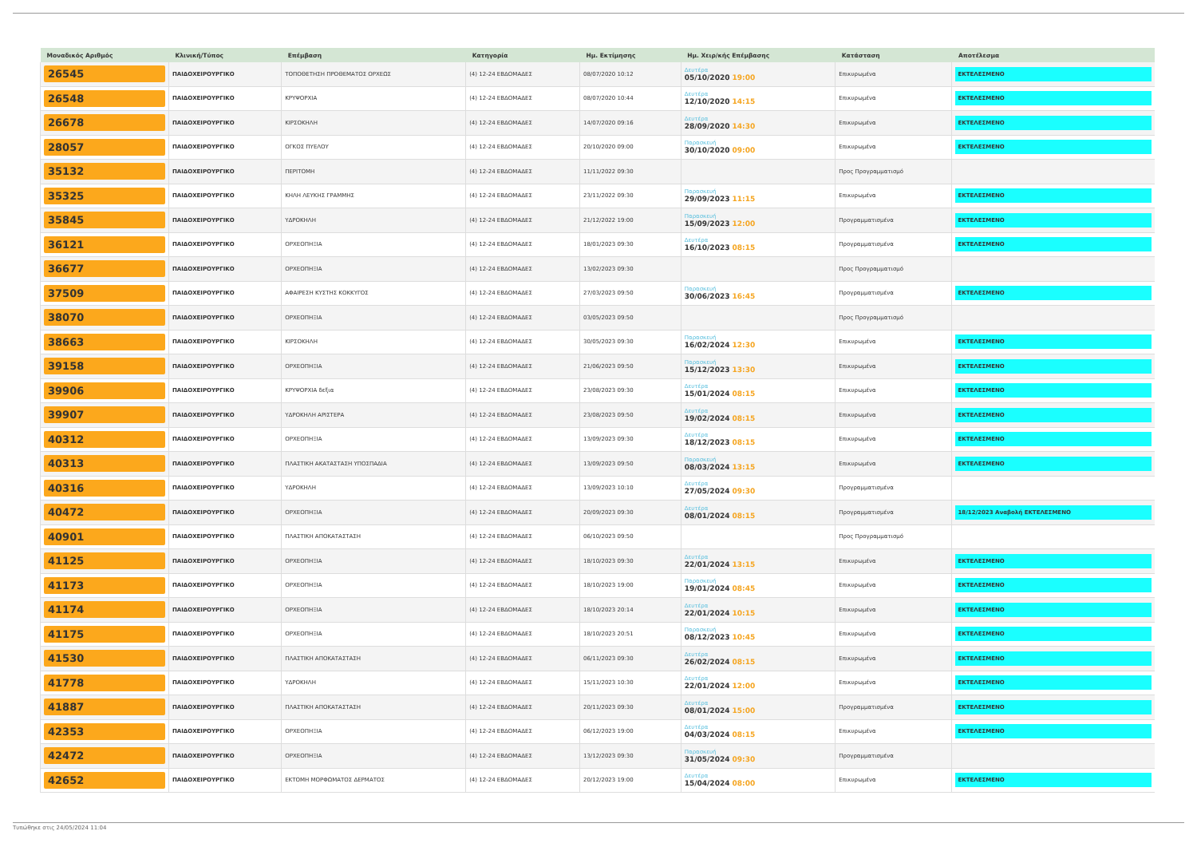| Μοναδικός Αριθμός | Κλινική/Τύπος | Επέμβαση | Κατηγορία | Ημ. Εκτίμησης | Ημ. Χειρ/κής Επέμβασης | Κατάσταση | Αποτέλεσμα |
| --- | --- | --- | --- | --- | --- | --- | --- |
| 26545 | ΠΑΙΔΟΧΕΙΡΟΥΡΓΙΚΟ | ΤΟΠΟΘΕΤΗΣΗ ΠΡΟΘΕΜΑΤΟΣ ΟΡΧΕΩΣ | (4) 12-24 ΕΒΔΟΜΑΔΕΣ | 08/07/2020 10:12 | Δευτέρα 05/10/2020 19:00 | Επικυρωμένα | ΕΚΤΕΛΕΣΜΕΝΟ |
| 26548 | ΠΑΙΔΟΧΕΙΡΟΥΡΓΙΚΟ | ΚΡΥΨΟΡΧΙΑ | (4) 12-24 ΕΒΔΟΜΑΔΕΣ | 08/07/2020 10:44 | Δευτέρα 12/10/2020 14:15 | Επικυρωμένα | ΕΚΤΕΛΕΣΜΕΝΟ |
| 26678 | ΠΑΙΔΟΧΕΙΡΟΥΡΓΙΚΟ | ΚΙΡΣΟΚΗΛΗ | (4) 12-24 ΕΒΔΟΜΑΔΕΣ | 14/07/2020 09:16 | Δευτέρα 28/09/2020 14:30 | Επικυρωμένα | ΕΚΤΕΛΕΣΜΕΝΟ |
| 28057 | ΠΑΙΔΟΧΕΙΡΟΥΡΓΙΚΟ | ΟΓΚΟΣ ΠΥΕΛΟΥ | (4) 12-24 ΕΒΔΟΜΑΔΕΣ | 20/10/2020 09:00 | Παρασκευή 30/10/2020 09:00 | Επικυρωμένα | ΕΚΤΕΛΕΣΜΕΝΟ |
| 35132 | ΠΑΙΔΟΧΕΙΡΟΥΡΓΙΚΟ | ΠΕΡΙΤΟΜΗ | (4) 12-24 ΕΒΔΟΜΑΔΕΣ | 11/11/2022 09:30 | | Προς Προγραμματισμό | |
| 35325 | ΠΑΙΔΟΧΕΙΡΟΥΡΓΙΚΟ | ΚΗΛΗ ΛΕΥΚΗΣ ΓΡΑΜΜΗΣ | (4) 12-24 ΕΒΔΟΜΑΔΕΣ | 23/11/2022 09:30 | Παρασκευή 29/09/2023 11:15 | Επικυρωμένα | ΕΚΤΕΛΕΣΜΕΝΟ |
| 35845 | ΠΑΙΔΟΧΕΙΡΟΥΡΓΙΚΟ | ΥΔΡΟΚΗΛΗ | (4) 12-24 ΕΒΔΟΜΑΔΕΣ | 21/12/2022 19:00 | Παρασκευή 15/09/2023 12:00 | Προγραμματισμένα | ΕΚΤΕΛΕΣΜΕΝΟ |
| 36121 | ΠΑΙΔΟΧΕΙΡΟΥΡΓΙΚΟ | ΟΡΧΕΟΠΗΞΙΑ | (4) 12-24 ΕΒΔΟΜΑΔΕΣ | 18/01/2023 09:30 | Δευτέρα 16/10/2023 08:15 | Προγραμματισμένα | ΕΚΤΕΛΕΣΜΕΝΟ |
| 36677 | ΠΑΙΔΟΧΕΙΡΟΥΡΓΙΚΟ | ΟΡΧΕΟΠΗΞΙΑ | (4) 12-24 ΕΒΔΟΜΑΔΕΣ | 13/02/2023 09:30 | | Προς Προγραμματισμό | |
| 37509 | ΠΑΙΔΟΧΕΙΡΟΥΡΓΙΚΟ | ΑΦΑΙΡΕΣΗ ΚΥΣΤΗΣ ΚΟΚΚΥΓΟΣ | (4) 12-24 ΕΒΔΟΜΑΔΕΣ | 27/03/2023 09:50 | Παρασκευή 30/06/2023 16:45 | Προγραμματισμένα | ΕΚΤΕΛΕΣΜΕΝΟ |
| 38070 | ΠΑΙΔΟΧΕΙΡΟΥΡΓΙΚΟ | ΟΡΧΕΟΠΗΞΙΑ | (4) 12-24 ΕΒΔΟΜΑΔΕΣ | 03/05/2023 09:50 | | Προς Προγραμματισμό | |
| 38663 | ΠΑΙΔΟΧΕΙΡΟΥΡΓΙΚΟ | ΚΙΡΣΟΚΗΛΗ | (4) 12-24 ΕΒΔΟΜΑΔΕΣ | 30/05/2023 09:30 | Παρασκευή 16/02/2024 12:30 | Επικυρωμένα | ΕΚΤΕΛΕΣΜΕΝΟ |
| 39158 | ΠΑΙΔΟΧΕΙΡΟΥΡΓΙΚΟ | ΟΡΧΕΟΠΗΞΙΑ | (4) 12-24 ΕΒΔΟΜΑΔΕΣ | 21/06/2023 09:50 | Παρασκευή 15/12/2023 13:30 | Επικυρωμένα | ΕΚΤΕΛΕΣΜΕΝΟ |
| 39906 | ΠΑΙΔΟΧΕΙΡΟΥΡΓΙΚΟ | ΚΡΥΨΟΡΧΙΑ δεξια | (4) 12-24 ΕΒΔΟΜΑΔΕΣ | 23/08/2023 09:30 | Δευτέρα 15/01/2024 08:15 | Επικυρωμένα | ΕΚΤΕΛΕΣΜΕΝΟ |
| 39907 | ΠΑΙΔΟΧΕΙΡΟΥΡΓΙΚΟ | ΥΔΡΟΚΗΛΗ ΑΡΙΣΤΕΡΑ | (4) 12-24 ΕΒΔΟΜΑΔΕΣ | 23/08/2023 09:50 | Δευτέρα 19/02/2024 08:15 | Επικυρωμένα | ΕΚΤΕΛΕΣΜΕΝΟ |
| 40312 | ΠΑΙΔΟΧΕΙΡΟΥΡΓΙΚΟ | ΟΡΧΕΟΠΗΞΙΑ | (4) 12-24 ΕΒΔΟΜΑΔΕΣ | 13/09/2023 09:30 | Δευτέρα 18/12/2023 08:15 | Επικυρωμένα | ΕΚΤΕΛΕΣΜΕΝΟ |
| 40313 | ΠΑΙΔΟΧΕΙΡΟΥΡΓΙΚΟ | ΠΛΑΣΤΙΚΗ ΑΚΑΤΑΣΤΑΣΗ ΥΠΟΣΠΑΔΙΑ | (4) 12-24 ΕΒΔΟΜΑΔΕΣ | 13/09/2023 09:50 | Παρασκευή 08/03/2024 13:15 | Επικυρωμένα | ΕΚΤΕΛΕΣΜΕΝΟ |
| 40316 | ΠΑΙΔΟΧΕΙΡΟΥΡΓΙΚΟ | ΥΔΡΟΚΗΛΗ | (4) 12-24 ΕΒΔΟΜΑΔΕΣ | 13/09/2023 10:10 | Δευτέρα 27/05/2024 09:30 | Προγραμματισμένα | |
| 40472 | ΠΑΙΔΟΧΕΙΡΟΥΡΓΙΚΟ | ΟΡΧΕΟΠΗΞΙΑ | (4) 12-24 ΕΒΔΟΜΑΔΕΣ | 20/09/2023 09:30 | Δευτέρα 08/01/2024 08:15 | Προγραμματισμένα | 18/12/2023 Αναβολή ΕΚΤΕΛΕΣΜΕΝΟ |
| 40901 | ΠΑΙΔΟΧΕΙΡΟΥΡΓΙΚΟ | ΠΛΑΣΤΙΚΗ ΑΠΟΚΑΤΑΣΤΑΣΗ | (4) 12-24 ΕΒΔΟΜΑΔΕΣ | 06/10/2023 09:50 | | Προς Προγραμματισμό | |
| 41125 | ΠΑΙΔΟΧΕΙΡΟΥΡΓΙΚΟ | ΟΡΧΕΟΠΗΞΙΑ | (4) 12-24 ΕΒΔΟΜΑΔΕΣ | 18/10/2023 09:30 | Δευτέρα 22/01/2024 13:15 | Επικυρωμένα | ΕΚΤΕΛΕΣΜΕΝΟ |
| 41173 | ΠΑΙΔΟΧΕΙΡΟΥΡΓΙΚΟ | ΟΡΧΕΟΠΗΞΙΑ | (4) 12-24 ΕΒΔΟΜΑΔΕΣ | 18/10/2023 19:00 | Παρασκευή 19/01/2024 08:45 | Επικυρωμένα | ΕΚΤΕΛΕΣΜΕΝΟ |
| 41174 | ΠΑΙΔΟΧΕΙΡΟΥΡΓΙΚΟ | ΟΡΧΕΟΠΗΞΙΑ | (4) 12-24 ΕΒΔΟΜΑΔΕΣ | 18/10/2023 20:14 | Δευτέρα 22/01/2024 10:15 | Επικυρωμένα | ΕΚΤΕΛΕΣΜΕΝΟ |
| 41175 | ΠΑΙΔΟΧΕΙΡΟΥΡΓΙΚΟ | ΟΡΧΕΟΠΗΞΙΑ | (4) 12-24 ΕΒΔΟΜΑΔΕΣ | 18/10/2023 20:51 | Παρασκευή 08/12/2023 10:45 | Επικυρωμένα | ΕΚΤΕΛΕΣΜΕΝΟ |
| 41530 | ΠΑΙΔΟΧΕΙΡΟΥΡΓΙΚΟ | ΠΛΑΣΤΙΚΗ ΑΠΟΚΑΤΑΣΤΑΣΗ | (4) 12-24 ΕΒΔΟΜΑΔΕΣ | 06/11/2023 09:30 | Δευτέρα 26/02/2024 08:15 | Επικυρωμένα | ΕΚΤΕΛΕΣΜΕΝΟ |
| 41778 | ΠΑΙΔΟΧΕΙΡΟΥΡΓΙΚΟ | ΥΔΡΟΚΗΛΗ | (4) 12-24 ΕΒΔΟΜΑΔΕΣ | 15/11/2023 10:30 | Δευτέρα 22/01/2024 12:00 | Επικυρωμένα | ΕΚΤΕΛΕΣΜΕΝΟ |
| 41887 | ΠΑΙΔΟΧΕΙΡΟΥΡΓΙΚΟ | ΠΛΑΣΤΙΚΗ ΑΠΟΚΑΤΑΣΤΑΣΗ | (4) 12-24 ΕΒΔΟΜΑΔΕΣ | 20/11/2023 09:30 | Δευτέρα 08/01/2024 15:00 | Προγραμματισμένα | ΕΚΤΕΛΕΣΜΕΝΟ |
| 42353 | ΠΑΙΔΟΧΕΙΡΟΥΡΓΙΚΟ | ΟΡΧΕΟΠΗΞΙΑ | (4) 12-24 ΕΒΔΟΜΑΔΕΣ | 06/12/2023 19:00 | Δευτέρα 04/03/2024 08:15 | Επικυρωμένα | ΕΚΤΕΛΕΣΜΕΝΟ |
| 42472 | ΠΑΙΔΟΧΕΙΡΟΥΡΓΙΚΟ | ΟΡΧΕΟΠΗΞΙΑ | (4) 12-24 ΕΒΔΟΜΑΔΕΣ | 13/12/2023 09:30 | Παρασκευή 31/05/2024 09:30 | Προγραμματισμένα | |
| 42652 | ΠΑΙΔΟΧΕΙΡΟΥΡΓΙΚΟ | ΕΚΤΟΜΗ ΜΟΡΦΩΜΑΤΟΣ ΔΕΡΜΑΤΟΣ | (4) 12-24 ΕΒΔΟΜΑΔΕΣ | 20/12/2023 19:00 | Δευτέρα 15/04/2024 08:00 | Επικυρωμένα | ΕΚΤΕΛΕΣΜΕΝΟ |
Τυπώθηκε στις 24/05/2024 11:04